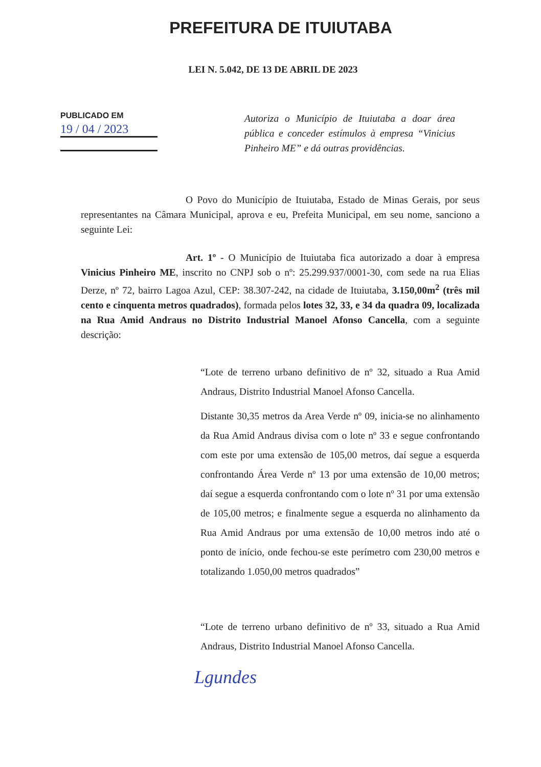PREFEITURA DE ITUIUTABA
LEI N. 5.042, DE 13 DE ABRIL DE 2023
PUBLICADO EM
19 / 04 / 2023
Autoriza o Município de Ituiutaba a doar área pública e conceder estímulos à empresa “Vinicius Pinheiro ME” e dá outras providências.
O Povo do Município de Ituiutaba, Estado de Minas Gerais, por seus representantes na Câmara Municipal, aprova e eu, Prefeita Municipal, em seu nome, sanciono a seguinte Lei:
Art. 1º - O Município de Ituiutaba fica autorizado a doar à empresa Vinicius Pinheiro ME, inscrito no CNPJ sob o nº: 25.299.937/0001-30, com sede na rua Elias Derze, nº 72, bairro Lagoa Azul, CEP: 38.307-242, na cidade de Ituiutaba, 3.150,00m<sup>2</sup> (três mil cento e cinquenta metros quadrados), formada pelos lotes 32, 33, e 34 da quadra 09, localizada na Rua Amid Andraus no Distrito Industrial Manoel Afonso Cancella, com a seguinte descrição:
“Lote de terreno urbano definitivo de nº 32, situado a Rua Amid Andraus, Distrito Industrial Manoel Afonso Cancella.
Distante 30,35 metros da Area Verde nº 09, inicia-se no alinhamento da Rua Amid Andraus divisa com o lote nº 33 e segue confrontando com este por uma extensão de 105,00 metros, daí segue a esquerda confrontando Área Verde nº 13 por uma extensão de 10,00 metros; daí segue a esquerda confrontando com o lote nº 31 por uma extensão de 105,00 metros; e finalmente segue a esquerda no alinhamento da Rua Amid Andraus por uma extensão de 10,00 metros indo até o ponto de início, onde fechou-se este perímetro com 230,00 metros e totalizando 1.050,00 metros quadrados”
“Lote de terreno urbano definitivo de nº 33, situado a Rua Amid Andraus, Distrito Industrial Manoel Afonso Cancella.
Lgundes